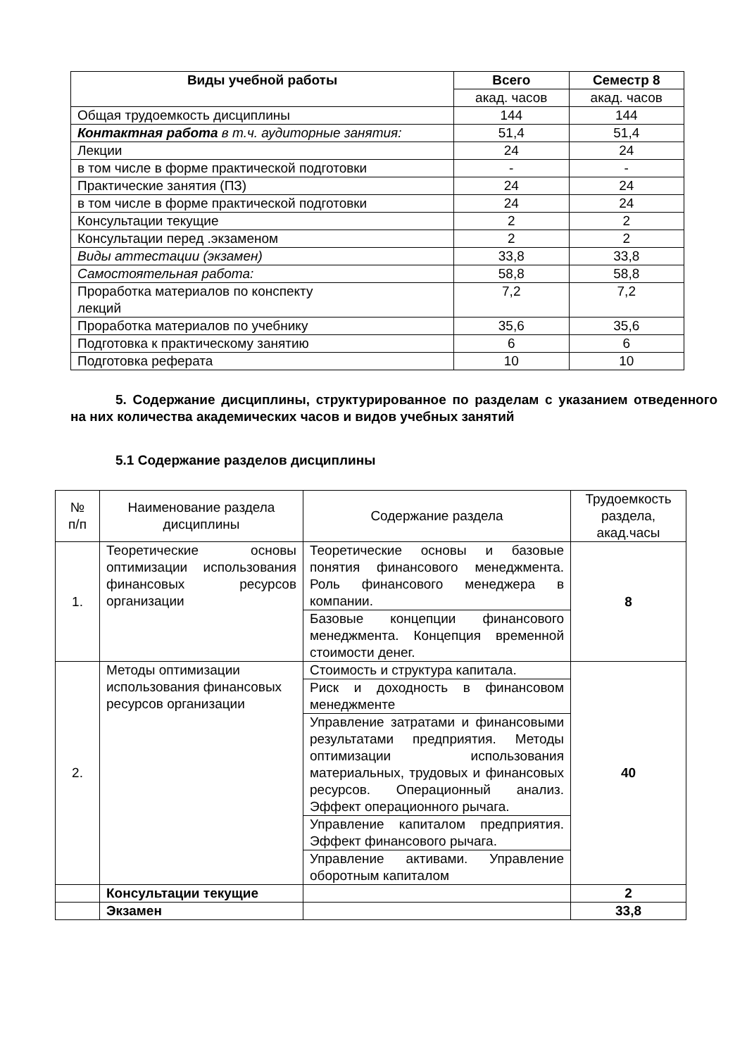| Виды учебной работы | Всего | Семестр 8 |
| --- | --- | --- |
| | акад. часов | акад. часов |
| Общая трудоемкость дисциплины | 144 | 144 |
| Контактная работа в т.ч. аудиторные занятия: | 51,4 | 51,4 |
| Лекции | 24 | 24 |
| в том числе в форме практической подготовки | - | - |
| Практические занятия (ПЗ) | 24 | 24 |
| в том числе в форме практической подготовки | 24 | 24 |
| Консультации текущие | 2 | 2 |
| Консультации перед .экзаменом | 2 | 2 |
| Виды аттестации (экзамен) | 33,8 | 33,8 |
| Самостоятельная работа: | 58,8 | 58,8 |
| Проработка материалов по конспекту лекций | 7,2 | 7,2 |
| Проработка материалов по учебнику | 35,6 | 35,6 |
| Подготовка к практическому занятию | 6 | 6 |
| Подготовка реферата | 10 | 10 |
5. Содержание дисциплины, структурированное по разделам с указанием отведенного на них количества академических часов и видов учебных занятий
5.1 Содержание разделов дисциплины
| № п/п | Наименование раздела дисциплины | Содержание раздела | Трудоемкость раздела, акад.часы |
| 1. | Теоретические основы оптимизации использования финансовых ресурсов организации | Теоретические основы и базовые понятия финансового менеджмента. Роль финансового менеджера в компании. | 8 |
| | | Базовые концепции финансового менеджмента. Концепция временной стоимости денег. | |
| 2. | Методы оптимизации использования финансовых ресурсов организации | Стоимость и структура капитала. | 40 |
| | | Риск и доходность в финансовом менеджменте | |
| | | Управление затратами и финансовыми результатами предприятия. Методы оптимизации использования материальных, трудовых и финансовых ресурсов. Операционный анализ. Эффект операционного рычага. | |
| | | Управление капиталом предприятия. Эффект финансового рычага. | |
| | | Управление активами. Управление оборотным капиталом | |
| | Консультации текущие | | 2 |
| | Экзамен | | 33,8 |